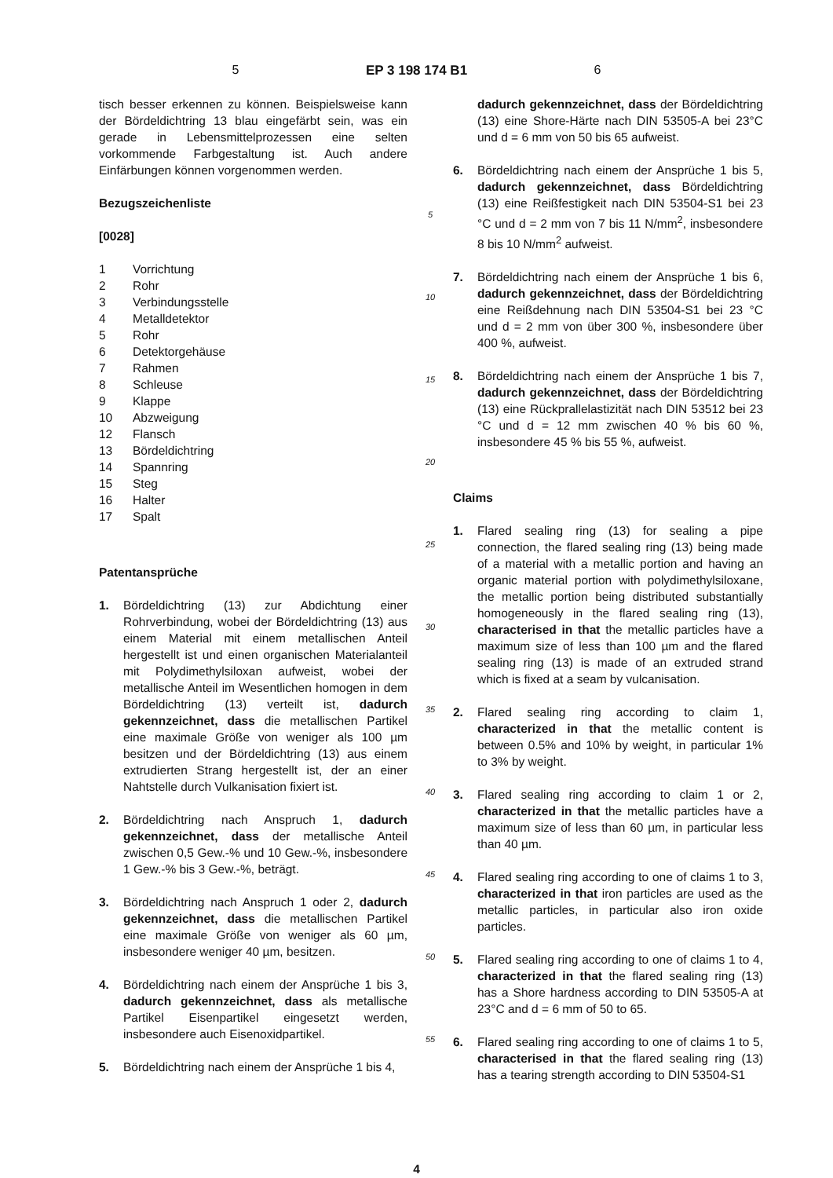5 EP 3 198 174 B1 6
tisch besser erkennen zu können. Beispielsweise kann der Bördeldichtring 13 blau eingefärbt sein, was ein gerade in Lebensmittelprozessen eine selten vorkommende Farbgestaltung ist. Auch andere Einfärbungen können vorgenommen werden.
Bezugszeichenliste
[0028]
1 Vorrichtung
2 Rohr
3 Verbindungsstelle
4 Metalldetektor
5 Rohr
6 Detektorgehäuse
7 Rahmen
8 Schleuse
9 Klappe
10 Abzweigung
12 Flansch
13 Bördeldichtring
14 Spannring
15 Steg
16 Halter
17 Spalt
Patentansprüche
1. Bördeldichtring (13) zur Abdichtung einer Rohrverbindung, wobei der Bördeldichtring (13) aus einem Material mit einem metallischen Anteil hergestellt ist und einen organischen Materialanteil mit Polydimethylsiloxan aufweist, wobei der metallische Anteil im Wesentlichen homogen in dem Bördeldichtring (13) verteilt ist, dadurch gekennzeichnet, dass die metallischen Partikel eine maximale Größe von weniger als 100 µm besitzen und der Bördeldichtring (13) aus einem extrudierten Strang hergestellt ist, der an einer Nahtstelle durch Vulkanisation fixiert ist.
2. Bördeldichtring nach Anspruch 1, dadurch gekennzeichnet, dass der metallische Anteil zwischen 0,5 Gew.-% und 10 Gew.-%, insbesondere 1 Gew.-% bis 3 Gew.-%, beträgt.
3. Bördeldichtring nach Anspruch 1 oder 2, dadurch gekennzeichnet, dass die metallischen Partikel eine maximale Größe von weniger als 60 µm, insbesondere weniger 40 µm, besitzen.
4. Bördeldichtring nach einem der Ansprüche 1 bis 3, dadurch gekennzeichnet, dass als metallische Partikel Eisenpartikel eingesetzt werden, insbesondere auch Eisenoxidpartikel.
5. Bördeldichtring nach einem der Ansprüche 1 bis 4,
5
10
15
20
25
30
35
40
45
50
55
dadurch gekennzeichnet, dass der Bördeldichtring (13) eine Shore-Härte nach DIN 53505-A bei 23°C und d = 6 mm von 50 bis 65 aufweist.
6. Bördeldichtring nach einem der Ansprüche 1 bis 5, dadurch gekennzeichnet, dass Bördeldichtring (13) eine Reißfestigkeit nach DIN 53504-S1 bei 23 °C und d = 2 mm von 7 bis 11 N/mm<sup>2</sup>, insbesondere 8 bis 10 N/mm<sup>2</sup> aufweist.
7. Bördeldichtring nach einem der Ansprüche 1 bis 6, dadurch gekennzeichnet, dass der Bördeldichtring eine Reißdehnung nach DIN 53504-S1 bei 23 °C und d = 2 mm von über 300 %, insbesondere über 400 %, aufweist.
8. Bördeldichtring nach einem der Ansprüche 1 bis 7, dadurch gekennzeichnet, dass der Bördeldichtring (13) eine Rückprallelastizität nach DIN 53512 bei 23 °C und d = 12 mm zwischen 40 % bis 60 %, insbesondere 45 % bis 55 %, aufweist.
Claims
1. Flared sealing ring (13) for sealing a pipe connection, the flared sealing ring (13) being made of a material with a metallic portion and having an organic material portion with polydimethylsiloxane, the metallic portion being distributed substantially homogeneously in the flared sealing ring (13), characterised in that the metallic particles have a maximum size of less than 100 µm and the flared sealing ring (13) is made of an extruded strand which is fixed at a seam by vulcanisation.
2. Flared sealing ring according to claim 1, characterized in that the metallic content is between 0.5% and 10% by weight, in particular 1% to 3% by weight.
3. Flared sealing ring according to claim 1 or 2, characterized in that the metallic particles have a maximum size of less than 60 µm, in particular less than 40 µm.
4. Flared sealing ring according to one of claims 1 to 3, characterized in that iron particles are used as the metallic particles, in particular also iron oxide particles.
5. Flared sealing ring according to one of claims 1 to 4, characterized in that the flared sealing ring (13) has a Shore hardness according to DIN 53505-A at 23°C and d = 6 mm of 50 to 65.
6. Flared sealing ring according to one of claims 1 to 5, characterised in that the flared sealing ring (13) has a tearing strength according to DIN 53504-S1
4